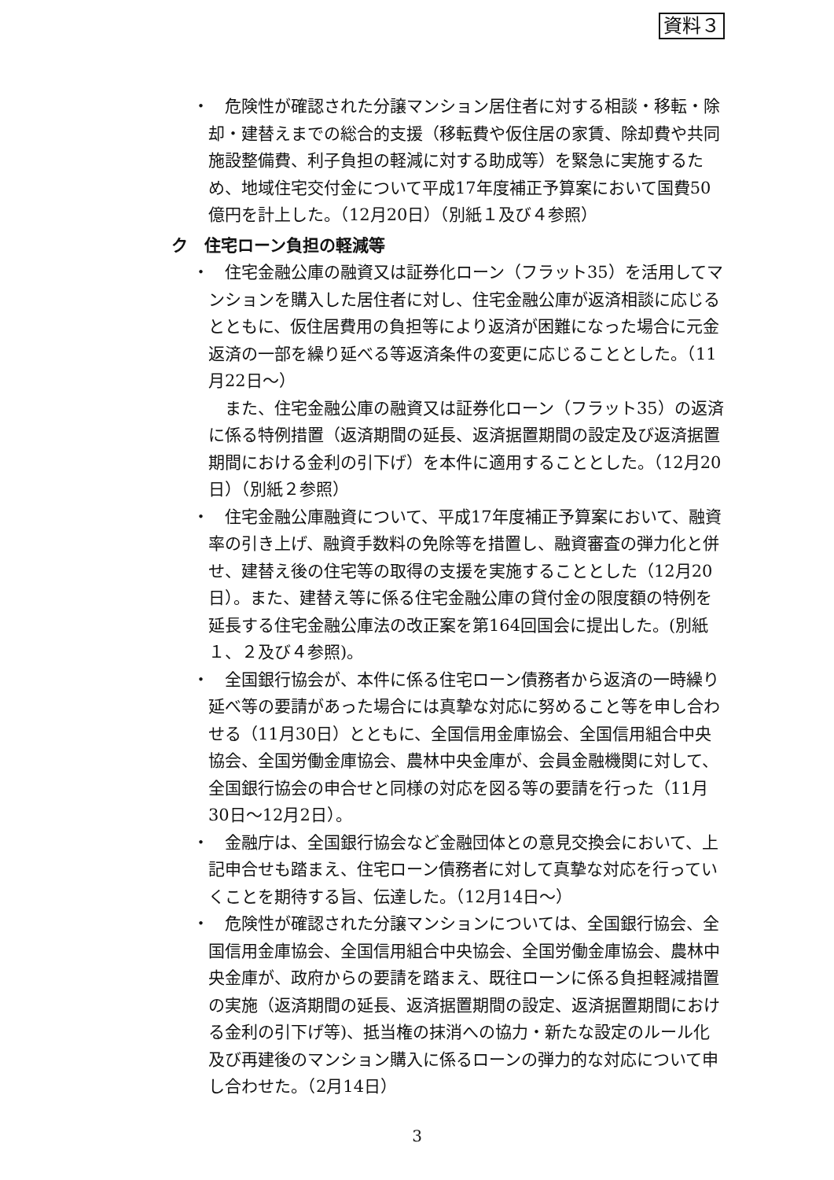資料３
・
危険性が確認された分譲マンション居住者に対する相談・移転・除却・建替えまでの総合的支援（移転費や仮住居の家賃、除却費や共同施設整備費、利子負担の軽減に対する助成等）を緊急に実施するため、地域住宅交付金について平成17年度補正予算案において国費50億円を計上した。（12月20日）（別紙１及び４参照）
ク　住宅ローン負担の軽減等
・
住宅金融公庫の融資又は証券化ローン（フラット35）を活用してマンションを購入した居住者に対し、住宅金融公庫が返済相談に応じるとともに、仮住居費用の負担等により返済が困難になった場合に元金返済の一部を繰り延べる等返済条件の変更に応じることとした。（11月22日～）
また、住宅金融公庫の融資又は証券化ローン（フラット35）の返済に係る特例措置（返済期間の延長、返済据置期間の設定及び返済据置期間における金利の引下げ）を本件に適用することとした。（12月20日）（別紙２参照）
・
住宅金融公庫融資について、平成17年度補正予算案において、融資率の引き上げ、融資手数料の免除等を措置し、融資審査の弾力化と併せ、建替え後の住宅等の取得の支援を実施することとした（12月20日）。また、建替え等に係る住宅金融公庫の貸付金の限度額の特例を延長する住宅金融公庫法の改正案を第164回国会に提出した。(別紙１、２及び４参照)。
・
全国銀行協会が、本件に係る住宅ローン債務者から返済の一時繰り延べ等の要請があった場合には真摯な対応に努めること等を申し合わせる（11月30日）とともに、全国信用金庫協会、全国信用組合中央協会、全国労働金庫協会、農林中央金庫が、会員金融機関に対して、全国銀行協会の申合せと同様の対応を図る等の要請を行った（11月30日～12月2日）。
・
金融庁は、全国銀行協会など金融団体との意見交換会において、上記申合せも踏まえ、住宅ローン債務者に対して真摯な対応を行っていくことを期待する旨、伝達した。（12月14日～）
・
危険性が確認された分譲マンションについては、全国銀行協会、全国信用金庫協会、全国信用組合中央協会、全国労働金庫協会、農林中央金庫が、政府からの要請を踏まえ、既往ローンに係る負担軽減措置の実施（返済期間の延長、返済据置期間の設定、返済据置期間における金利の引下げ等)、抵当権の抹消への協力・新たな設定のルール化及び再建後のマンション購入に係るローンの弾力的な対応について申し合わせた。（2月14日）
3